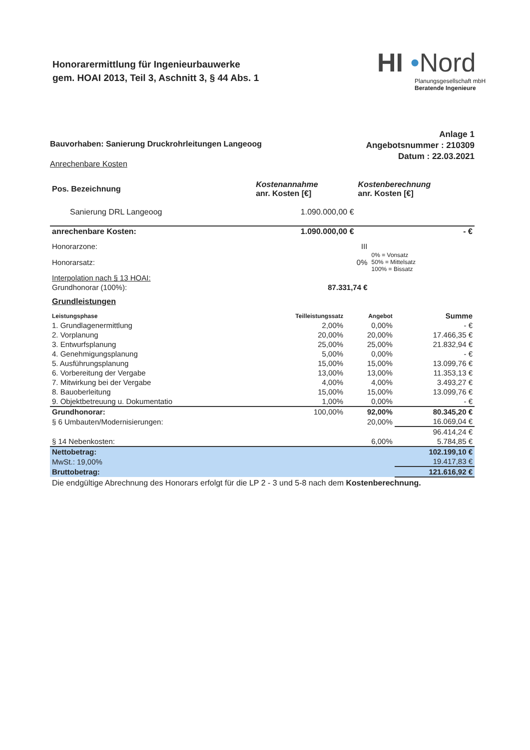Honorarermittlung für Ingenieurbauwerke
gem. HOAI 2013, Teil 3, Aschnitt 3, § 44 Abs. 1
HI •Nord
Planungsgesellschaft mbH
Beratende Ingenieure
Anlage 1
Angebotsnummer : 210309
Datum : 22.03.2021
Bauvorhaben: Sanierung Druckrohrleitungen Langeoog
Anrechenbare Kosten
| Pos. Bezeichnung | Kostenannahme anr. Kosten [€] | Kostenberechnung anr. Kosten [€] |
| --- | --- | --- |
| Sanierung DRL Langeoog | 1.090.000,00 € | |
| anrechenbare Kosten: | 1.090.000,00 € | - € |
| Honorarzone: | III | |
| Honorarsatz: | 0% | 0% = Vonsatz 50% = Mittelsatz 100% = Bissatz |
| Interpolation nach § 13 HOAI: | | |
| Grundhonorar (100%): | 87.331,74 € | |
Grundleistungen
| Leistungsphase | Teilleistungssatz | Angebot | Summe |
| --- | --- | --- | --- |
| 1. Grundlagenermittlung | 2,00% | 0,00% | - € |
| 2. Vorplanung | 20,00% | 20,00% | 17.466,35 € |
| 3. Entwurfsplanung | 25,00% | 25,00% | 21.832,94 € |
| 4. Genehmigungsplanung | 5,00% | 0,00% | - € |
| 5. Ausführungsplanung | 15,00% | 15,00% | 13.099,76 € |
| 6. Vorbereitung der Vergabe | 13,00% | 13,00% | 11.353,13 € |
| 7. Mitwirkung bei der Vergabe | 4,00% | 4,00% | 3.493,27 € |
| 8. Bauoberleitung | 15,00% | 15,00% | 13.099,76 € |
| 9. Objektbetreuung u. Dokumentatio | 1,00% | 0,00% | - € |
| Grundhonorar: | 100,00% | 92,00% | 80.345,20 € |
| § 6 Umbauten/Modernisierungen: | | 20,00% | 16.069,04 € |
| | | | 96.414,24 € |
| § 14 Nebenkosten: | | 6,00% | 5.784,85 € |
| Nettobetrag: | | | 102.199,10 € |
| MwSt.: 19,00% | | | 19.417,83 € |
| Bruttobetrag: | | | 121.616,92 € |
Die endgültige Abrechnung des Honorars erfolgt für die LP 2 - 3 und 5-8 nach dem Kostenberechnung.